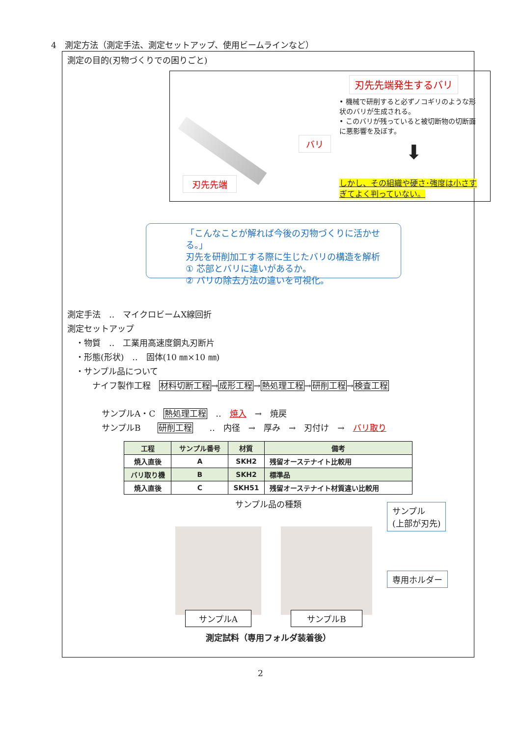4　測定方法（測定手法、測定セットアップ、使用ビームラインなど）
測定の目的(刃物づくりでの困りごと)
刃先先端
バリ
刃先先端発生するバリ
• 機械で研削すると必ずノコギリのような形状のバリが生成される。
• このバリが残っていると被切断物の切断面に悪影響を及ぼす。
⬇
しかし、その組織や硬さ･強度は小さすぎてよく判っていない。
「こんなことが解れば今後の刃物づくりに活かせる。」
刃先を研削加工する際に生じたバリの構造を解析
① 芯部とバリに違いがあるか。
② バリの除去方法の違いを可視化。
測定手法　‥　マイクロビームX線回折
測定セットアップ
　・物質　‥　工業用高速度鋼丸刃断片
　・形態(形状)　‥　固体(10 ㎜×10 ㎜)
　・サンプル品について
　　　ナイフ製作工程　材料切断工程→成形工程→熱処理工程→研削工程→検査工程
サンプルA・C　熱処理工程　‥　焼入　→　焼戻
サンプルB　　研削工程　　‥　内径　→　厚み　→　刃付け　→　バリ取り
| 工程 | サンプル番号 | 材質 | 備考 |
| --- | --- | --- | --- |
| 焼入直後 | A | SKH2 | 残留オーステナイト比較用 |
| バリ取り機 | B | SKH2 | 標準品 |
| 焼入直後 | C | SKH51 | 残留オーステナイト材質違い比較用 |
サンプル品の種類
サンプルA サンプルB
サンプル
(上部が刃先)
専用ホルダー
測定試料（専用フォルダ装着後）
2